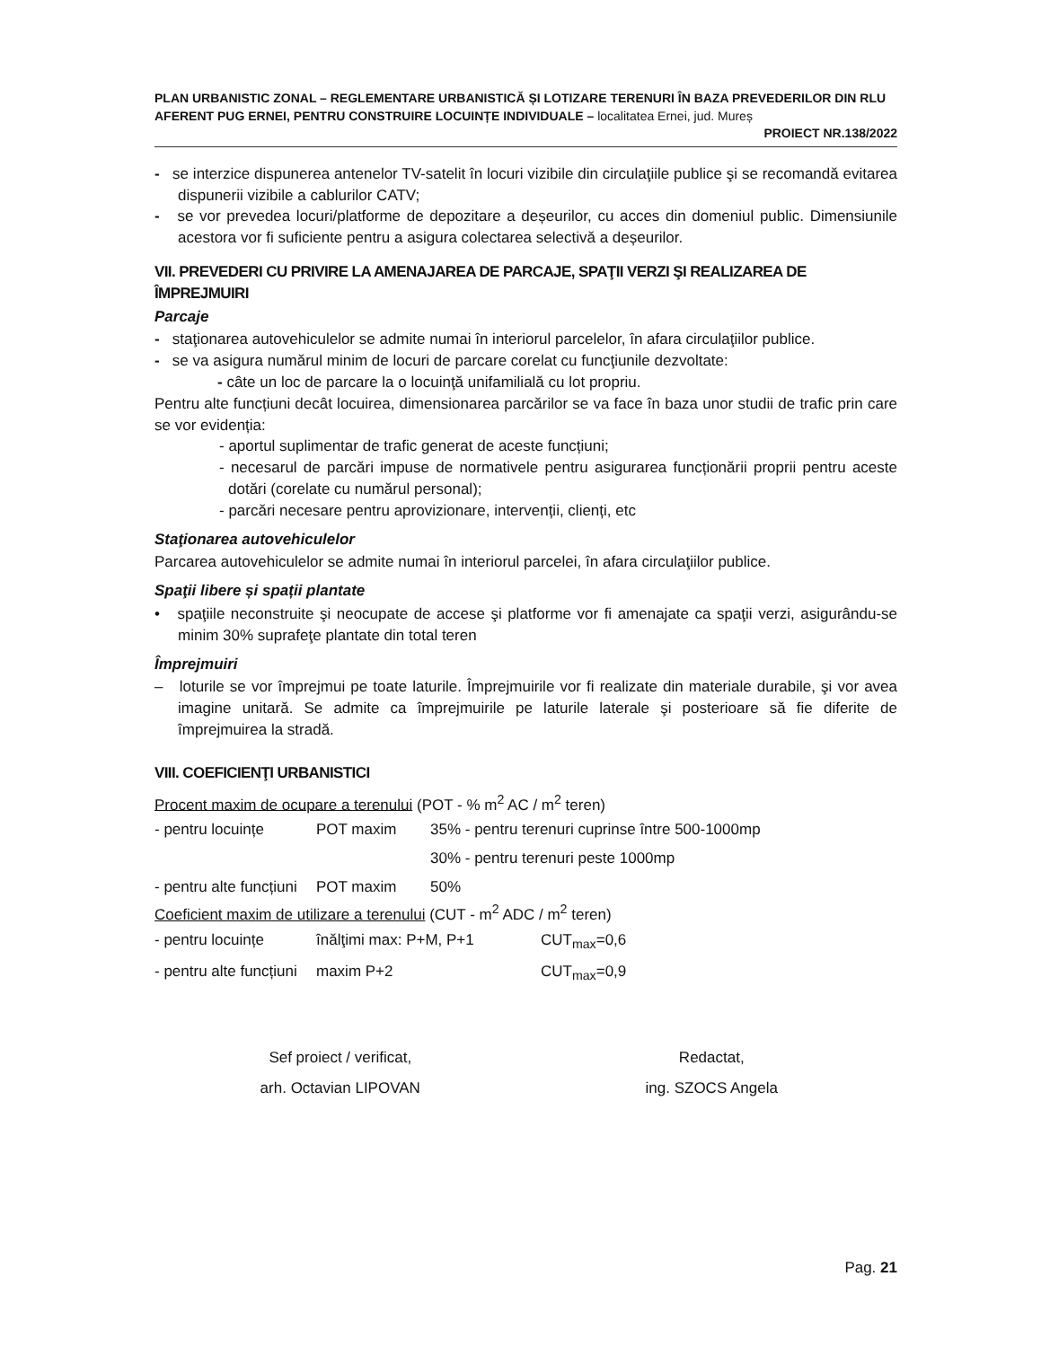PLAN URBANISTIC ZONAL – REGLEMENTARE URBANISTICĂ ȘI LOTIZARE TERENURI ÎN BAZA PREVEDERILOR DIN RLU AFERENT PUG ERNEI, PENTRU CONSTRUIRE LOCUINȚE INDIVIDUALE – localitatea Ernei, jud. Mureș
PROIECT NR.138/2022
- se interzice dispunerea antenelor TV-satelit în locuri vizibile din circulaţiile publice şi se recomandă evitarea dispunerii vizibile a cablurilor CATV;
- se vor prevedea locuri/platforme de depozitare a deșeurilor, cu acces din domeniul public. Dimensiunile acestora vor fi suficiente pentru a asigura colectarea selectivă a deșeurilor.
VII. PREVEDERI CU PRIVIRE LA AMENAJAREA DE PARCAJE, SPAŢII VERZI ŞI REALIZAREA DE ÎMPREJMUIRI
Parcaje
- staţionarea autovehiculelor se admite numai în interiorul parcelelor, în afara circulaţiilor publice.
- se va asigura numărul minim de locuri de parcare corelat cu funcţiunile dezvoltate:
- câte un loc de parcare la o locuinţă unifamilială cu lot propriu.
Pentru alte funcțiuni decât locuirea, dimensionarea parcărilor se va face în baza unor studii de trafic prin care se vor evidenția:
- aportul suplimentar de trafic generat de aceste funcțiuni;
- necesarul de parcări impuse de normativele pentru asigurarea funcționării proprii pentru aceste dotări (corelate cu numărul personal);
- parcări necesare pentru aprovizionare, intervenții, clienți, etc
Staţionarea autovehiculelor
Parcarea autovehiculelor se admite numai în interiorul parcelei, în afara circulaţiilor publice.
Spaţii libere și spații plantate
• spaţiile neconstruite şi neocupate de accese şi platforme vor fi amenajate ca spaţii verzi, asigurându-se minim 30% suprafeţe plantate din total teren
Împrejmuiri
– loturile se vor împrejmui pe toate laturile. Împrejmuirile vor fi realizate din materiale durabile, şi vor avea imagine unitară. Se admite ca împrejmuirile pe laturile laterale şi posterioare să fie diferite de împrejmuirea la stradă.
VIII. COEFICIENŢI URBANISTICI
Procent maxim de ocupare a terenului (POT - % m<sup>2</sup> AC / m<sup>2</sup> teren)
| - pentru locuințe | POT maxim | 35% - pentru terenuri cuprinse între 500-1000mp |
| | | 30% - pentru terenuri peste 1000mp |
| - pentru alte funcțiuni | POT maxim | 50% |
Coeficient maxim de utilizare a terenului (CUT - m<sup>2</sup> ADC / m<sup>2</sup> teren)
| - pentru locuințe | înălţimi max: P+M, P+1 | CUT<sub>max</sub>=0,6 |
| - pentru alte funcțiuni | maxim P+2 | CUT<sub>max</sub>=0,9 |
Sef proiect / verificat,
arh. Octavian LIPOVAN
Redactat,
ing. SZOCS Angela
Pag. 21